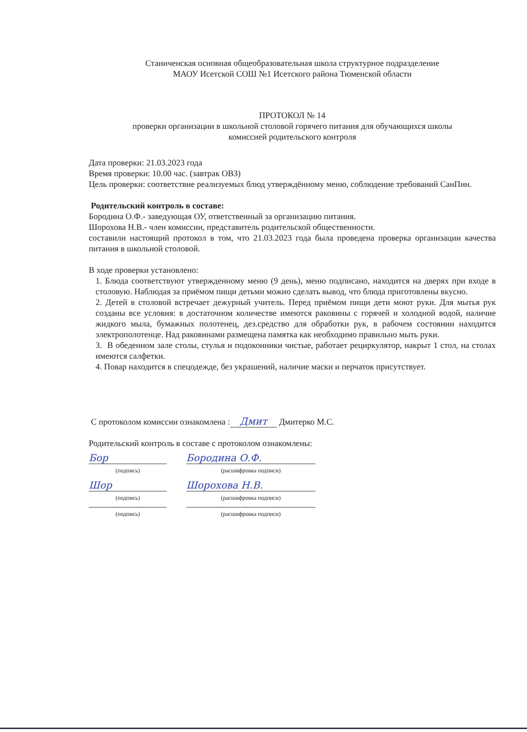Станиченская основная общеобразовательная школа структурное подразделение
МАОУ Исетской СОШ №1 Исетского района Тюменской области
ПРОТОКОЛ № 14
проверки организации в школьной столовой горячего питания для обучающихся школы
комиссией родительского контроля
Дата проверки: 21.03.2023 года
Время проверки: 10.00 час. (завтрак ОВЗ)
Цель проверки: соответствие реализуемых блюд утверждённому меню, соблюдение требований СанПин.
Родительский контроль в составе:
Бородина О.Ф.- заведующая ОУ, ответственный за организацию питания.
Шорохова Н.В.- член комиссии, представитель родительской общественности.
составили настоящий протокол в том, что 21.03.2023 года была проведена проверка организации качества питания в школьной столовой.
В ходе проверки установлено:
1. Блюда соответствуют утвержденному меню (9 день), меню подписано, находится на дверях при входе в столовую. Наблюдая за приёмом пищи детьми можно сделать вывод, что блюда приготовлены вкусно.
2. Детей в столовой встречает дежурный учитель. Перед приёмом пищи дети моют руки. Для мытья рук созданы все условия: в достаточном количестве имеются раковины с горячей и холодной водой, наличие жидкого мыла, бумажных полотенец, дез.средство для обработки рук, в рабочем состоянии находится электрополотенце. Над раковинами размещена памятка как необходимо правильно мыть руки.
3. В обеденном зале столы, стулья и подоконники чистые, работает рециркулятор, накрыт 1 стол, на столах имеются салфетки.
4. Повар находится в спецодежде, без украшений, наличие маски и перчаток присутствует.
С протоколом комиссии ознакомлена : Дмит Дмитерко М.С.
Родительский контроль в составе с протоколом ознакомлены:
Бор
(подпись)
Бородина О.Ф.
(расшифровка подписи)
Шор
(подпись)
Шорохова Н.В.
(расшифровка подписи)
(подпись) (расшифровка подписи)